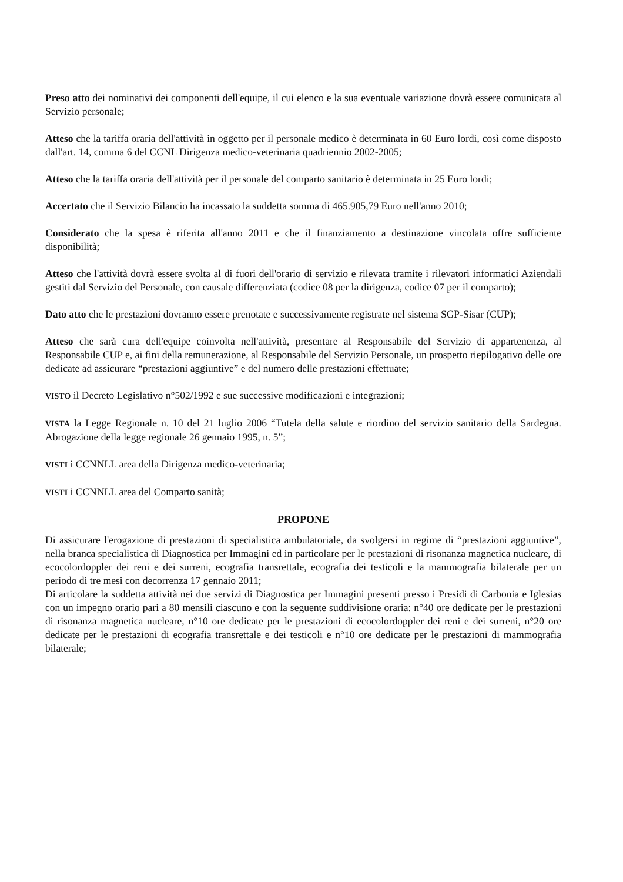Preso atto dei nominativi dei componenti dell'equipe, il cui elenco e la sua eventuale variazione dovrà essere comunicata al Servizio personale;
Atteso che la tariffa oraria dell'attività in oggetto per il personale medico è determinata in 60 Euro lordi, così come disposto dall'art. 14, comma 6 del CCNL Dirigenza medico-veterinaria quadriennio 2002-2005;
Atteso che la tariffa oraria dell'attività per il personale del comparto sanitario è determinata in 25 Euro lordi;
Accertato che il Servizio Bilancio ha incassato la suddetta somma di 465.905,79 Euro nell'anno 2010;
Considerato che la spesa è riferita all'anno 2011 e che il finanziamento a destinazione vincolata offre sufficiente disponibilità;
Atteso che l'attività dovrà essere svolta al di fuori dell'orario di servizio e rilevata tramite i rilevatori informatici Aziendali gestiti dal Servizio del Personale, con causale differenziata (codice 08 per la dirigenza, codice 07 per il comparto);
Dato atto che le prestazioni dovranno essere prenotate e successivamente registrate nel sistema SGP-Sisar (CUP);
Atteso che sarà cura dell'equipe coinvolta nell'attività, presentare al Responsabile del Servizio di appartenenza, al Responsabile CUP e, ai fini della remunerazione, al Responsabile del Servizio Personale, un prospetto riepilogativo delle ore dedicate ad assicurare “prestazioni aggiuntive” e del numero delle prestazioni effettuate;
VISTO il Decreto Legislativo n°502/1992 e sue successive modificazioni e integrazioni;
VISTA la Legge Regionale n. 10 del 21 luglio 2006 “Tutela della salute e riordino del servizio sanitario della Sardegna. Abrogazione della legge regionale 26 gennaio 1995, n. 5”;
VISTI i CCNNLL area della Dirigenza medico-veterinaria;
VISTI i CCNNLL area del Comparto sanità;
PROPONE
Di assicurare l'erogazione di prestazioni di specialistica ambulatoriale, da svolgersi in regime di “prestazioni aggiuntive”, nella branca specialistica di Diagnostica per Immagini ed in particolare per le prestazioni di risonanza magnetica nucleare, di ecocolordoppler dei reni e dei surreni, ecografia transrettale, ecografia dei testicoli e la mammografia bilaterale per un periodo di tre mesi con decorrenza 17 gennaio 2011;
Di articolare la suddetta attività nei due servizi di Diagnostica per Immagini presenti presso i Presidi di Carbonia e Iglesias con un impegno orario pari a 80 mensili ciascuno e con la seguente suddivisione oraria: n°40 ore dedicate per le prestazioni di risonanza magnetica nucleare, n°10 ore dedicate per le prestazioni di ecocolordoppler dei reni e dei surreni, n°20 ore dedicate per le prestazioni di ecografia transrettale e dei testicoli e n°10 ore dedicate per le prestazioni di mammografia bilaterale;